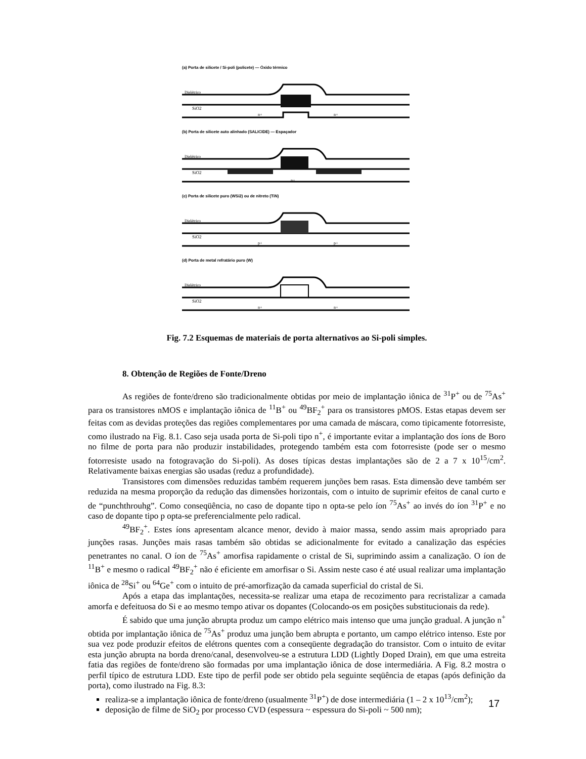(a) Porta de silicete / Si-poli (policete) — Óxido térmico
Dielétrico
SiO2
n+
n+
(b) Porta de silicete auto alinhado (SALICIDE) — Espaçador
Dielétrico
SiO2
n+
(c) Porta de silicete puro (WSi2) ou de nitreto (TiN)
Dielétrico
SiO2
p+
p+
(d) Porta de metal refratário puro (W)
Dielétrico
SiO2
n+
n+
Fig. 7.2 Esquemas de materiais de porta alternativos ao Si-poli simples.
8. Obtenção de Regiões de Fonte/Dreno
As regiões de fonte/dreno são tradicionalmente obtidas por meio de implantação iônica de <sup>31</sup>P<sup>+</sup> ou de <sup>75</sup>As<sup>+</sup> para os transistores nMOS e implantação iônica de <sup>11</sup>B<sup>+</sup> ou <sup>49</sup>BF<sub>2</sub><sup>+</sup> para os transistores pMOS. Estas etapas devem ser feitas com as devidas proteções das regiões complementares por uma camada de máscara, como tipicamente fotorresiste, como ilustrado na Fig. 8.1. Caso seja usada porta de Si-poli tipo n<sup>+</sup>, é importante evitar a implantação dos íons de Boro no filme de porta para não produzir instabilidades, protegendo também esta com fotorresiste (pode ser o mesmo fotorresiste usado na fotogravação do Si-poli). As doses típicas destas implantações são de 2 a 7 x 10<sup>15</sup>/cm<sup>2</sup>. Relativamente baixas energias são usadas (reduz a profundidade).
Transistores com dimensões reduzidas também requerem junções bem rasas. Esta dimensão deve também ser reduzida na mesma proporção da redução das dimensões horizontais, com o intuito de suprimir efeitos de canal curto e de “punchthrouhg”. Como conseqüência, no caso de dopante tipo n opta-se pelo íon <sup>75</sup>As<sup>+</sup> ao invés do íon <sup>31</sup>P<sup>+</sup> e no caso de dopante tipo p opta-se preferencialmente pelo radical.
<sup>49</sup>BF<sub>2</sub><sup>+</sup>. Estes íons apresentam alcance menor, devido à maior massa, sendo assim mais apropriado para junções rasas. Junções mais rasas também são obtidas se adicionalmente for evitado a canalização das espécies penetrantes no canal. O íon de <sup>75</sup>As<sup>+</sup> amorfisa rapidamente o cristal de Si, suprimindo assim a canalização. O íon de <sup>11</sup>B<sup>+</sup> e mesmo o radical <sup>49</sup>BF<sub>2</sub><sup>+</sup> não é eficiente em amorfisar o Si. Assim neste caso é até usual realizar uma implantação iônica de <sup>28</sup>Si<sup>+</sup> ou <sup>64</sup>Ge<sup>+</sup> com o intuito de pré-amorfização da camada superficial do cristal de Si.
Após a etapa das implantações, necessita-se realizar uma etapa de recozimento para recristalizar a camada amorfa e defeituosa do Si e ao mesmo tempo ativar os dopantes (Colocando-os em posições substitucionais da rede).
É sabido que uma junção abrupta produz um campo elétrico mais intenso que uma junção gradual. A junção n<sup>+</sup> obtida por implantação iônica de <sup>75</sup>As<sup>+</sup> produz uma junção bem abrupta e portanto, um campo elétrico intenso. Este por sua vez pode produzir efeitos de elétrons quentes com a conseqüente degradação do transistor. Com o intuito de evitar esta junção abrupta na borda dreno/canal, desenvolveu-se a estrutura LDD (Lightly Doped Drain), em que uma estreita fatia das regiões de fonte/dreno são formadas por uma implantação iônica de dose intermediária. A Fig. 8.2 mostra o perfil típico de estrutura LDD. Este tipo de perfil pode ser obtido pela seguinte seqüência de etapas (após definição da porta), como ilustrado na Fig. 8.3:
realiza-se a implantação iônica de fonte/dreno (usualmente <sup>31</sup>P<sup>+</sup>) de dose intermediária (1 – 2 x 10<sup>13</sup>/cm<sup>2</sup>);
deposição de filme de SiO<sub>2</sub> por processo CVD (espessura ~ espessura do Si-poli ~ 500 nm);
17